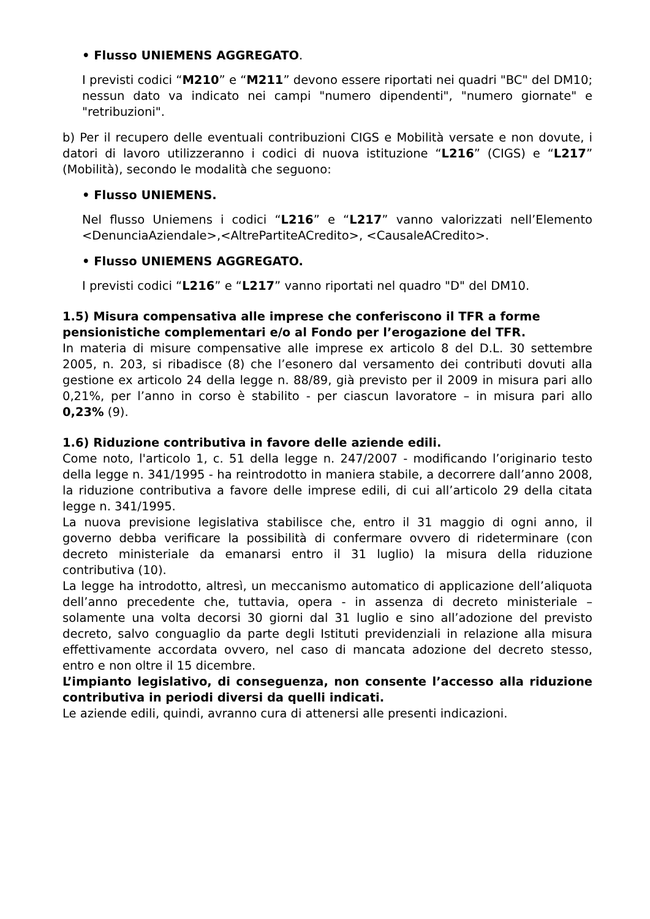• Flusso UNIEMENS AGGREGATO.
I previsti codici “M210” e “M211” devono essere riportati nei quadri "BC" del DM10; nessun dato va indicato nei campi "numero dipendenti", "numero giornate" e "retribuzioni".
b) Per il recupero delle eventuali contribuzioni CIGS e Mobilità versate e non dovute, i datori di lavoro utilizzeranno i codici di nuova istituzione “L216” (CIGS) e “L217” (Mobilità), secondo le modalità che seguono:
• Flusso UNIEMENS.
Nel flusso Uniemens i codici “L216” e “L217” vanno valorizzati nell’Elemento <DenunciaAziendale>,<AltrePartiteACredito>, <CausaleACredito>.
• Flusso UNIEMENS AGGREGATO.
I previsti codici “L216” e “L217” vanno riportati nel quadro "D" del DM10.
1.5) Misura compensativa alle imprese che conferiscono il TFR a forme pensionistiche complementari e/o al Fondo per l’erogazione del TFR.
In materia di misure compensative alle imprese ex articolo 8 del D.L. 30 settembre 2005, n. 203, si ribadisce (8) che l’esonero dal versamento dei contributi dovuti alla gestione ex articolo 24 della legge n. 88/89, già previsto per il 2009 in misura pari allo 0,21%, per l’anno in corso è stabilito - per ciascun lavoratore – in misura pari allo 0,23% (9).
1.6) Riduzione contributiva in favore delle aziende edili.
Come noto, l'articolo 1, c. 51 della legge n. 247/2007 - modificando l’originario testo della legge n. 341/1995 - ha reintrodotto in maniera stabile, a decorrere dall’anno 2008, la riduzione contributiva a favore delle imprese edili, di cui all’articolo 29 della citata legge n. 341/1995.
La nuova previsione legislativa stabilisce che, entro il 31 maggio di ogni anno, il governo debba verificare la possibilità di confermare ovvero di rideterminare (con decreto ministeriale da emanarsi entro il 31 luglio) la misura della riduzione contributiva (10).
La legge ha introdotto, altresì, un meccanismo automatico di applicazione dell’aliquota dell’anno precedente che, tuttavia, opera - in assenza di decreto ministeriale – solamente una volta decorsi 30 giorni dal 31 luglio e sino all’adozione del previsto decreto, salvo conguaglio da parte degli Istituti previdenziali in relazione alla misura effettivamente accordata ovvero, nel caso di mancata adozione del decreto stesso, entro e non oltre il 15 dicembre.
L’impianto legislativo, di conseguenza, non consente l’accesso alla riduzione contributiva in periodi diversi da quelli indicati.
Le aziende edili, quindi, avranno cura di attenersi alle presenti indicazioni.